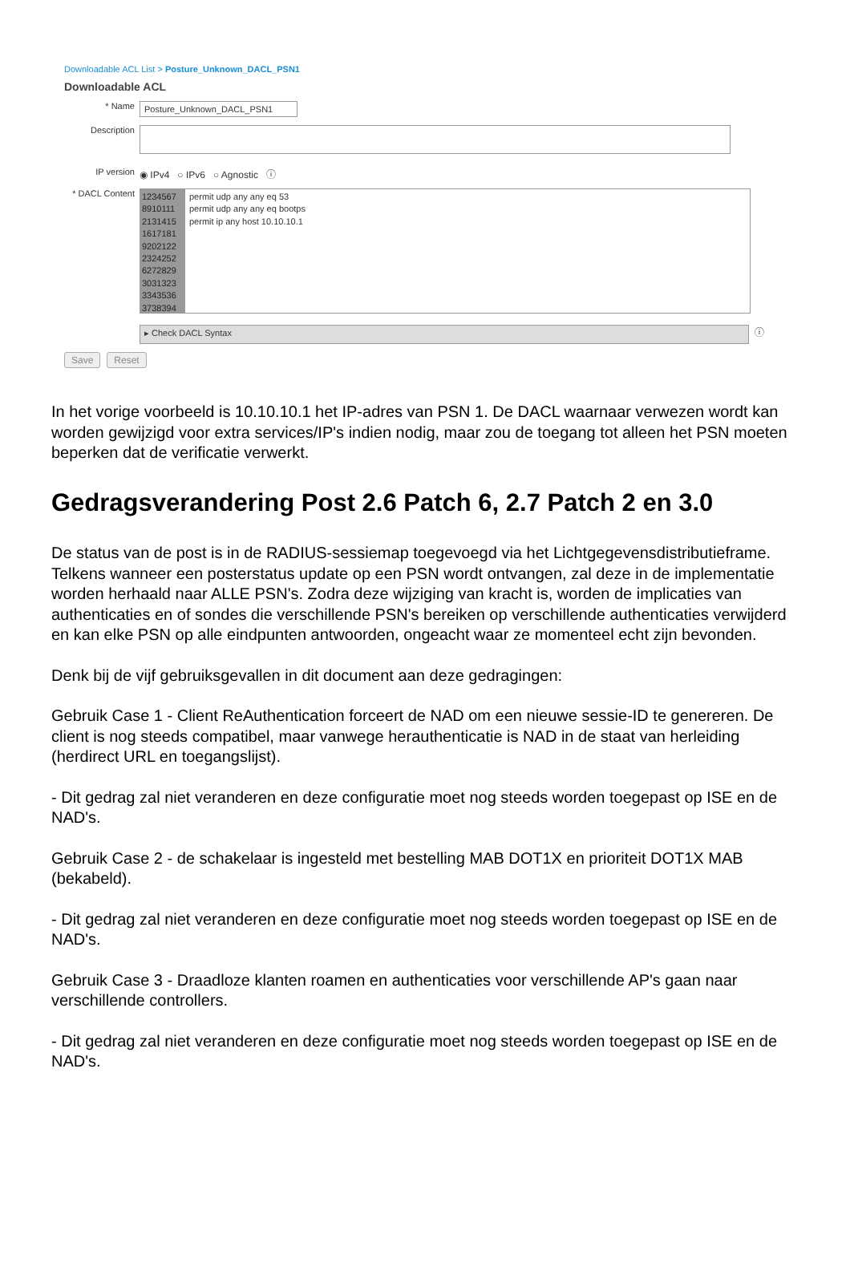Downloadable ACL List > Posture_Unknown_DACL_PSN1
Downloadable ACL
* Name
Posture_Unknown_DACL_PSN1
Description
IP version ◉ IPv4 ○ IPv6 ○ Agnostic ⓘ
* DACL Content
1234567
8910111
2131415
1617181
9202122
2324252
6272829
3031323
3343536
3738394
permit udp any any eq 53
permit udp any any eq bootps
permit ip any host 10.10.10.1
▸ Check DACL Syntax
ⓘ
Save Reset
In het vorige voorbeeld is 10.10.10.1 het IP-adres van PSN 1. De DACL waarnaar verwezen wordt kan worden gewijzigd voor extra services/IP's indien nodig, maar zou de toegang tot alleen het PSN moeten beperken dat de verificatie verwerkt.
Gedragsverandering Post 2.6 Patch 6, 2.7 Patch 2 en 3.0
De status van de post is in de RADIUS-sessiemap toegevoegd via het Lichtgegevensdistributieframe. Telkens wanneer een posterstatus update op een PSN wordt ontvangen, zal deze in de implementatie worden herhaald naar ALLE PSN's. Zodra deze wijziging van kracht is, worden de implicaties van authenticaties en of sondes die verschillende PSN's bereiken op verschillende authenticaties verwijderd en kan elke PSN op alle eindpunten antwoorden, ongeacht waar ze momenteel echt zijn bevonden.
Denk bij de vijf gebruiksgevallen in dit document aan deze gedragingen:
Gebruik Case 1 - Client ReAuthentication forceert de NAD om een nieuwe sessie-ID te genereren. De client is nog steeds compatibel, maar vanwege herauthenticatie is NAD in de staat van herleiding (herdirect URL en toegangslijst).
- Dit gedrag zal niet veranderen en deze configuratie moet nog steeds worden toegepast op ISE en de NAD's.
Gebruik Case 2 - de schakelaar is ingesteld met bestelling MAB DOT1X en prioriteit DOT1X MAB (bekabeld).
- Dit gedrag zal niet veranderen en deze configuratie moet nog steeds worden toegepast op ISE en de NAD's.
Gebruik Case 3 - Draadloze klanten roamen en authenticaties voor verschillende AP's gaan naar verschillende controllers.
- Dit gedrag zal niet veranderen en deze configuratie moet nog steeds worden toegepast op ISE en de NAD's.